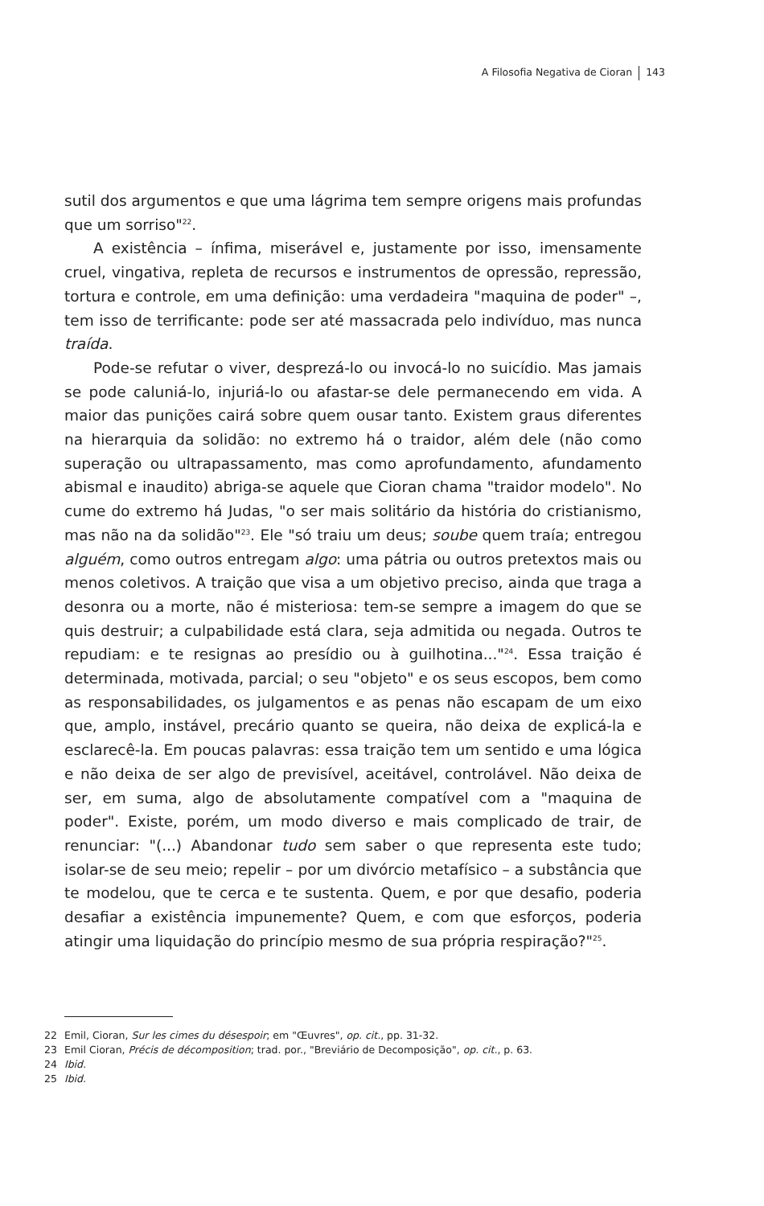A Filosofia Negativa de Cioran 143
sutil dos argumentos e que uma lágrima tem sempre origens mais profundas que um sorriso"<sup>22</sup>.
A existência – ínfima, miserável e, justamente por isso, imensamente cruel, vingativa, repleta de recursos e instrumentos de opressão, repressão, tortura e controle, em uma definição: uma verdadeira "maquina de poder" –, tem isso de terrificante: pode ser até massacrada pelo indivíduo, mas nunca traída.
Pode-se refutar o viver, desprezá-lo ou invocá-lo no suicídio. Mas jamais se pode caluniá-lo, injuriá-lo ou afastar-se dele permanecendo em vida. A maior das punições cairá sobre quem ousar tanto. Existem graus diferentes na hierarquia da solidão: no extremo há o traidor, além dele (não como superação ou ultrapassamento, mas como aprofundamento, afundamento abismal e inaudito) abriga-se aquele que Cioran chama "traidor modelo". No cume do extremo há Judas, "o ser mais solitário da história do cristianismo, mas não na da solidão"<sup>23</sup>. Ele "só traiu um deus; soube quem traía; entregou alguém, como outros entregam algo: uma pátria ou outros pretextos mais ou menos coletivos. A traição que visa a um objetivo preciso, ainda que traga a desonra ou a morte, não é misteriosa: tem-se sempre a imagem do que se quis destruir; a culpabilidade está clara, seja admitida ou negada. Outros te repudiam: e te resignas ao presídio ou à guilhotina..."<sup>24</sup>. Essa traição é determinada, motivada, parcial; o seu "objeto" e os seus escopos, bem como as responsabilidades, os julgamentos e as penas não escapam de um eixo que, amplo, instável, precário quanto se queira, não deixa de explicá-la e esclarecê-la. Em poucas palavras: essa traição tem um sentido e uma lógica e não deixa de ser algo de previsível, aceitável, controlável. Não deixa de ser, em suma, algo de absolutamente compatível com a "maquina de poder". Existe, porém, um modo diverso e mais complicado de trair, de renunciar: "(...) Abandonar tudo sem saber o que representa este tudo; isolar-se de seu meio; repelir – por um divórcio metafísico – a substância que te modelou, que te cerca e te sustenta. Quem, e por que desafio, poderia desafiar a existência impunemente? Quem, e com que esforços, poderia atingir uma liquidação do princípio mesmo de sua própria respiração?"<sup>25</sup>.
22 Emil, Cioran, Sur les cimes du désespoir; em "Œuvres", op. cit., pp. 31-32.
23 Emil Cioran, Précis de décomposition; trad. por., "Breviário de Decomposição", op. cit., p. 63.
24 Ibid.
25 Ibid.